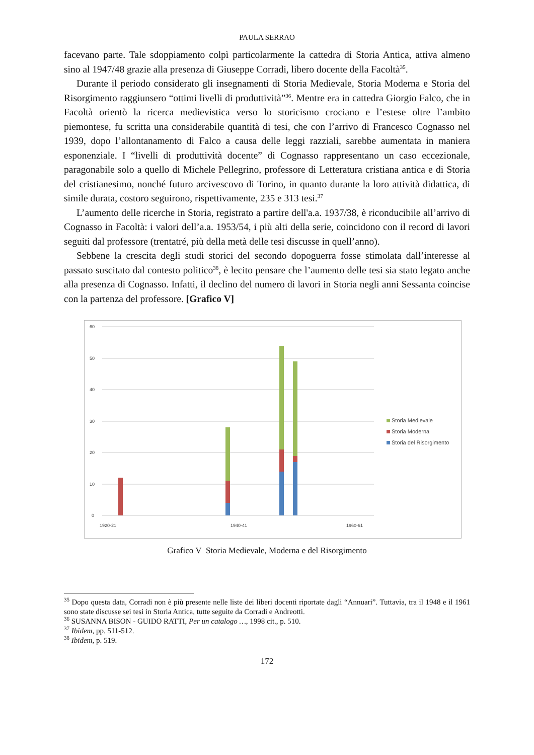PAULA SERRAO
facevano parte. Tale sdoppiamento colpì particolarmente la cattedra di Storia Antica, attiva almeno sino al 1947/48 grazie alla presenza di Giuseppe Corradi, libero docente della Facoltà<sup>35</sup>.
Durante il periodo considerato gli insegnamenti di Storia Medievale, Storia Moderna e Storia del Risorgimento raggiunsero “ottimi livelli di produttività”<sup>36</sup>. Mentre era in cattedra Giorgio Falco, che in Facoltà orientò la ricerca medievistica verso lo storicismo crociano e l’estese oltre l’ambito piemontese, fu scritta una considerabile quantità di tesi, che con l’arrivo di Francesco Cognasso nel 1939, dopo l’allontanamento di Falco a causa delle leggi razziali, sarebbe aumentata in maniera esponenziale. I “livelli di produttività docente” di Cognasso rappresentano un caso eccezionale, paragonabile solo a quello di Michele Pellegrino, professore di Letteratura cristiana antica e di Storia del cristianesimo, nonché futuro arcivescovo di Torino, in quanto durante la loro attività didattica, di simile durata, costoro seguirono, rispettivamente, 235 e 313 tesi.<sup>37</sup>
L’aumento delle ricerche in Storia, registrato a partire dell'a.a. 1937/38, è riconducibile all’arrivo di Cognasso in Facoltà: i valori dell’a.a. 1953/54, i più alti della serie, coincidono con il record di lavori seguiti dal professore (trentatré, più della metà delle tesi discusse in quell’anno).
Sebbene la crescita degli studi storici del secondo dopoguerra fosse stimolata dall’interesse al passato suscitato dal contesto politico<sup>38</sup>, è lecito pensare che l’aumento delle tesi sia stato legato anche alla presenza di Cognasso. Infatti, il declino del numero di lavori in Storia negli anni Sessanta coincise con la partenza del professore. [Grafico V]
60
50
40
30
20
10
0
Storia Medievale
Storia Moderna
Storia del Risorgimento
1920-21
1940-41
1960-61
Grafico V Storia Medievale, Moderna e del Risorgimento
<sup>35</sup> Dopo questa data, Corradi non è più presente nelle liste dei liberi docenti riportate dagli “Annuari”. Tuttavia, tra il 1948 e il 1961 sono state discusse sei tesi in Storia Antica, tutte seguite da Corradi e Andreotti.
<sup>36</sup> SUSANNA BISON - GUIDO RATTI, Per un catalogo …, 1998 cit., p. 510.
<sup>37</sup> Ibidem, pp. 511-512.
<sup>38</sup> Ibidem, p. 519.
172